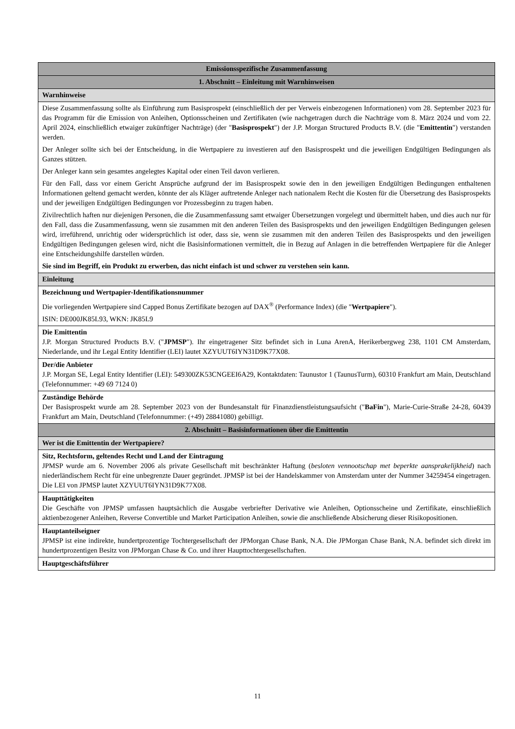| Emissionsspezifische Zusammenfassung |
| 1. Abschnitt – Einleitung mit Warnhinweisen |
| Warnhinweise |
| Diese Zusammenfassung sollte als Einführung zum Basisprospekt (einschließlich der per Verweis einbezogenen Informationen) vom 28. September 2023 für das Programm für die Emission von Anleihen, Optionsscheinen und Zertifikaten (wie nachgetragen durch die Nachträge vom 8. März 2024 und vom 22. April 2024, einschließlich etwaiger zukünftiger Nachträge) (der " Basisprospekt ") der J.P. Morgan Structured Products B.V. (die " Emittentin ") verstanden werden. Der Anleger sollte sich bei der Entscheidung, in die Wertpapiere zu investieren auf den Basisprospekt und die jeweiligen Endgültigen Bedingungen als Ganzes stützen. Der Anleger kann sein gesamtes angelegtes Kapital oder einen Teil davon verlieren. Für den Fall, dass vor einem Gericht Ansprüche aufgrund der im Basisprospekt sowie den in den jeweiligen Endgültigen Bedingungen enthaltenen Informationen geltend gemacht werden, könnte der als Kläger auftretende Anleger nach nationalem Recht die Kosten für die Übersetzung des Basisprospekts und der jeweiligen Endgültigen Bedingungen vor Prozessbeginn zu tragen haben. Zivilrechtlich haften nur diejenigen Personen, die die Zusammenfassung samt etwaiger Übersetzungen vorgelegt und übermittelt haben, und dies auch nur für den Fall, dass die Zusammenfassung, wenn sie zusammen mit den anderen Teilen des Basisprospekts und den jeweiligen Endgültigen Bedingungen gelesen wird, irreführend, unrichtig oder widersprüchlich ist oder, dass sie, wenn sie zusammen mit den anderen Teilen des Basisprospekts und den jeweiligen Endgültigen Bedingungen gelesen wird, nicht die Basisinformationen vermittelt, die in Bezug auf Anlagen in die betreffenden Wertpapiere für die Anleger eine Entscheidungshilfe darstellen würden. Sie sind im Begriff, ein Produkt zu erwerben, das nicht einfach ist und schwer zu verstehen sein kann. |
| Einleitung |
| Bezeichnung und Wertpapier-Identifikationsnummer Die vorliegenden Wertpapiere sind Capped Bonus Zertifikate bezogen auf DAX<sup>®</sup> (Performance Index) (die " Wertpapiere "). ISIN: DE000JK85L93, WKN: JK85L9 |
| Die Emittentin J.P. Morgan Structured Products B.V. (" JPMSP "). Ihr eingetragener Sitz befindet sich in Luna ArenA, Herikerbergweg 238, 1101 CM Amsterdam, Niederlande, und ihr Legal Entity Identifier (LEI) lautet XZYUUT6IYN31D9K77X08. |
| Der/die Anbieter J.P. Morgan SE, Legal Entity Identifier (LEI): 549300ZK53CNGEEI6A29, Kontaktdaten: Taunustor 1 (TaunusTurm), 60310 Frankfurt am Main, Deutschland (Telefonnummer: +49 69 7124 0) |
| Zuständige Behörde Der Basisprospekt wurde am 28. September 2023 von der Bundesanstalt für Finanzdienstleistungsaufsicht (" BaFin "), Marie-Curie-Straße 24-28, 60439 Frankfurt am Main, Deutschland (Telefonnummer: (+49) 28841080) gebilligt. |
| 2. Abschnitt – Basisinformationen über die Emittentin |
| Wer ist die Emittentin der Wertpapiere? |
| Sitz, Rechtsform, geltendes Recht und Land der Eintragung JPMSP wurde am 6. November 2006 als private Gesellschaft mit beschränkter Haftung ( besloten vennootschap met beperkte aansprakelijkheid ) nach niederländischem Recht für eine unbegrenzte Dauer gegründet. JPMSP ist bei der Handelskammer von Amsterdam unter der Nummer 34259454 eingetragen. Die LEI von JPMSP lautet XZYUUT6IYN31D9K77X08. |
| Haupttätigkeiten Die Geschäfte von JPMSP umfassen hauptsächlich die Ausgabe verbriefter Derivative wie Anleihen, Optionsscheine und Zertifikate, einschließlich aktienbezogener Anleihen, Reverse Convertible und Market Participation Anleihen, sowie die anschließende Absicherung dieser Risikopositionen. |
| Hauptanteilseigner JPMSP ist eine indirekte, hundertprozentige Tochtergesellschaft der JPMorgan Chase Bank, N.A. Die JPMorgan Chase Bank, N.A. befindet sich direkt im hundertprozentigen Besitz von JPMorgan Chase & Co. und ihrer Haupttochtergesellschaften. |
| Hauptgeschäftsführer |
11